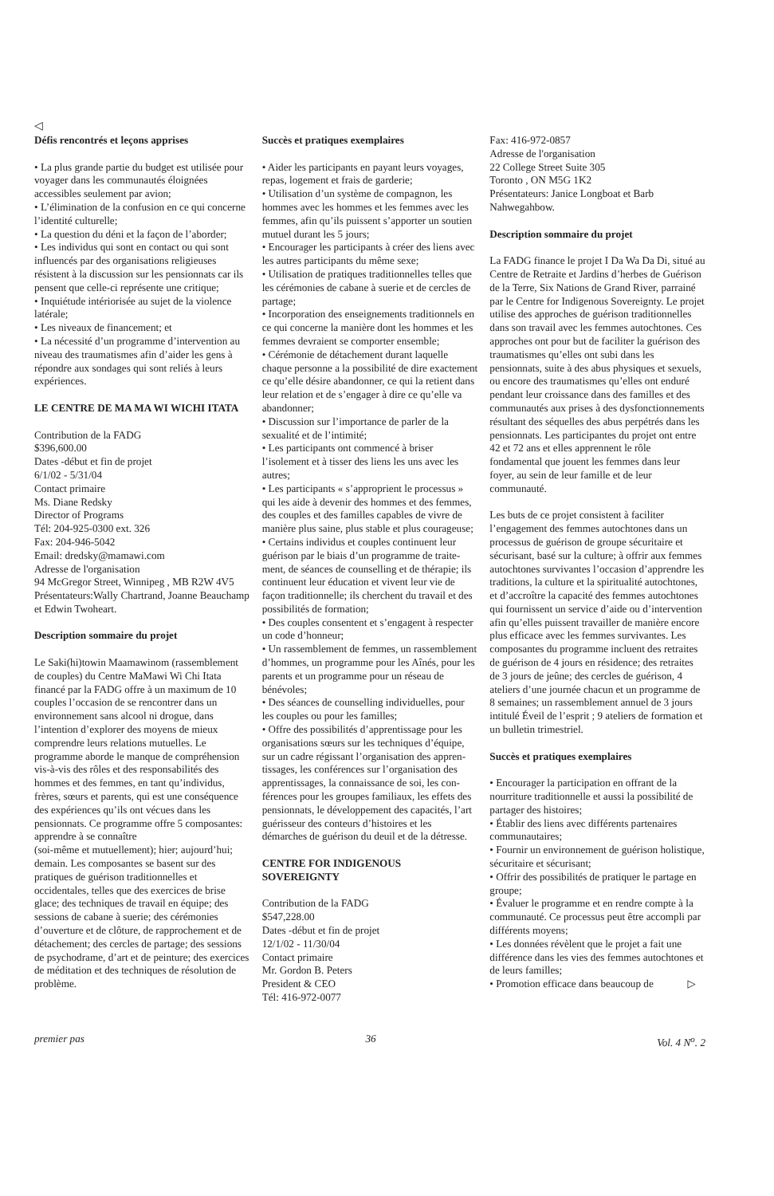◁
Défis rencontrés et leçons apprises
• La plus grande partie du budget est utilisée pour voyager dans les communautés éloignées accessibles seulement par avion;
• L’élimination de la confusion en ce qui concerne l’identité culturelle;
• La question du déni et la façon de l’aborder;
• Les individus qui sont en contact ou qui sont influencés par des organisations religieuses résistent à la discussion sur les pensionnats car ils pensent que celle-ci représente une critique;
• Inquiétude intériorisée au sujet de la violence latérale;
• Les niveaux de financement; et
• La nécessité d’un programme d’intervention au niveau des traumatismes afin d’aider les gens à répondre aux sondages qui sont reliés à leurs expériences.
LE CENTRE DE MA MA WI WICHI ITATA
Contribution de la FADG
$396,600.00
Dates -début et fin de projet
6/1/02 - 5/31/04
Contact primaire
Ms. Diane Redsky
Director of Programs
Tél: 204-925-0300 ext. 326
Fax: 204-946-5042
Email: dredsky@mamawi.com
Adresse de l'organisation
94 McGregor Street, Winnipeg , MB R2W 4V5
Présentateurs:Wally Chartrand, Joanne Beauchamp et Edwin Twoheart.
Description sommaire du projet
Le Saki(hi)towin Maamawinom (rassemblement de couples) du Centre MaMawi Wi Chi Itata financé par la FADG offre à un maximum de 10 couples l’occasion de se rencontrer dans un environnement sans alcool ni drogue, dans l’intention d’explorer des moyens de mieux comprendre leurs relations mutuelles. Le programme aborde le manque de compréhension vis-à-vis des rôles et des responsabilités des hommes et des femmes, en tant qu’individus, frères, sœurs et parents, qui est une conséquence des expériences qu’ils ont vécues dans les pensionnats. Ce programme offre 5 composantes: apprendre à se connaître
(soi-même et mutuellement); hier; aujourd’hui; demain. Les composantes se basent sur des pratiques de guérison traditionnelles et occidentales, telles que des exercices de brise glace; des techniques de travail en équipe; des sessions de cabane à suerie; des cérémonies d’ouverture et de clôture, de rapprochement et de détachement; des cercles de partage; des sessions de psychodrame, d’art et de peinture; des exercices de méditation et des techniques de résolution de problème.
Succès et pratiques exemplaires
• Aider les participants en payant leurs voyages, repas, logement et frais de garderie;
• Utilisation d’un système de compagnon, les hommes avec les hommes et les femmes avec les femmes, afin qu’ils puissent s’apporter un soutien mutuel durant les 5 jours;
• Encourager les participants à créer des liens avec les autres participants du même sexe;
• Utilisation de pratiques traditionnelles telles que les cérémonies de cabane à suerie et de cercles de partage;
• Incorporation des enseignements traditionnels en ce qui concerne la manière dont les hommes et les femmes devraient se comporter ensemble;
• Cérémonie de détachement durant laquelle chaque personne a la possibilité de dire exactement ce qu’elle désire abandonner, ce qui la retient dans leur relation et de s’engager à dire ce qu’elle va abandonner;
• Discussion sur l’importance de parler de la sexualité et de l’intimité;
• Les participants ont commencé à briser l’isolement et à tisser des liens les uns avec les autres;
• Les participants « s’approprient le processus » qui les aide à devenir des hommes et des femmes, des couples et des familles capables de vivre de manière plus saine, plus stable et plus courageuse;
• Certains individus et couples continuent leur guérison par le biais d’un programme de traite-ment, de séances de counselling et de thérapie; ils continuent leur éducation et vivent leur vie de façon traditionnelle; ils cherchent du travail et des possibilités de formation;
• Des couples consentent et s’engagent à respecter un code d’honneur;
• Un rassemblement de femmes, un rassemblement d’hommes, un programme pour les Aînés, pour les parents et un programme pour un réseau de bénévoles;
• Des séances de counselling individuelles, pour les couples ou pour les familles;
• Offre des possibilités d’apprentissage pour les organisations sœurs sur les techniques d’équipe, sur un cadre régissant l’organisation des appren-tissages, les conférences sur l’organisation des apprentissages, la connaissance de soi, les con-férences pour les groupes familiaux, les effets des pensionnats, le développement des capacités, l’art guérisseur des conteurs d’histoires et les démarches de guérison du deuil et de la détresse.
CENTRE FOR INDIGENOUS SOVEREIGNTY
Contribution de la FADG
$547,228.00
Dates -début et fin de projet
12/1/02 - 11/30/04
Contact primaire
Mr. Gordon B. Peters
President & CEO
Tél: 416-972-0077
Fax: 416-972-0857
Adresse de l'organisation
22 College Street Suite 305
Toronto , ON M5G 1K2
Présentateurs: Janice Longboat et Barb Nahwegahbow.
Description sommaire du projet
La FADG finance le projet I Da Wa Da Di, situé au Centre de Retraite et Jardins d’herbes de Guérison de la Terre, Six Nations de Grand River, parrainé par le Centre for Indigenous Sovereignty. Le projet utilise des approches de guérison traditionnelles dans son travail avec les femmes autochtones. Ces approches ont pour but de faciliter la guérison des traumatismes qu’elles ont subi dans les pensionnats, suite à des abus physiques et sexuels, ou encore des traumatismes qu’elles ont enduré pendant leur croissance dans des familles et des communautés aux prises à des dysfonctionnements résultant des séquelles des abus perpétrés dans les pensionnats. Les participantes du projet ont entre 42 et 72 ans et elles apprennent le rôle fondamental que jouent les femmes dans leur foyer, au sein de leur famille et de leur communauté.
Les buts de ce projet consistent à faciliter l’engagement des femmes autochtones dans un processus de guérison de groupe sécuritaire et sécurisant, basé sur la culture; à offrir aux femmes autochtones survivantes l’occasion d’apprendre les traditions, la culture et la spiritualité autochtones, et d’accroître la capacité des femmes autochtones qui fournissent un service d’aide ou d’intervention afin qu’elles puissent travailler de manière encore plus efficace avec les femmes survivantes. Les composantes du programme incluent des retraites de guérison de 4 jours en résidence; des retraites de 3 jours de jeûne; des cercles de guérison, 4 ateliers d’une journée chacun et un programme de 8 semaines; un rassemblement annuel de 3 jours intitulé Éveil de l’esprit ; 9 ateliers de formation et un bulletin trimestriel.
Succès et pratiques exemplaires
• Encourager la participation en offrant de la nourriture traditionnelle et aussi la possibilité de partager des histoires;
• Établir des liens avec différents partenaires communautaires;
• Fournir un environnement de guérison holistique, sécuritaire et sécurisant;
• Offrir des possibilités de pratiquer le partage en groupe;
• Évaluer le programme et en rendre compte à la communauté. Ce processus peut être accompli par différents moyens;
• Les données révèlent que le projet a fait une différence dans les vies des femmes autochtones et de leurs familles;
• Promotion efficace dans beaucoup de ▷
premier pas 36 Vol. 4 N<sup>o</sup>. 2